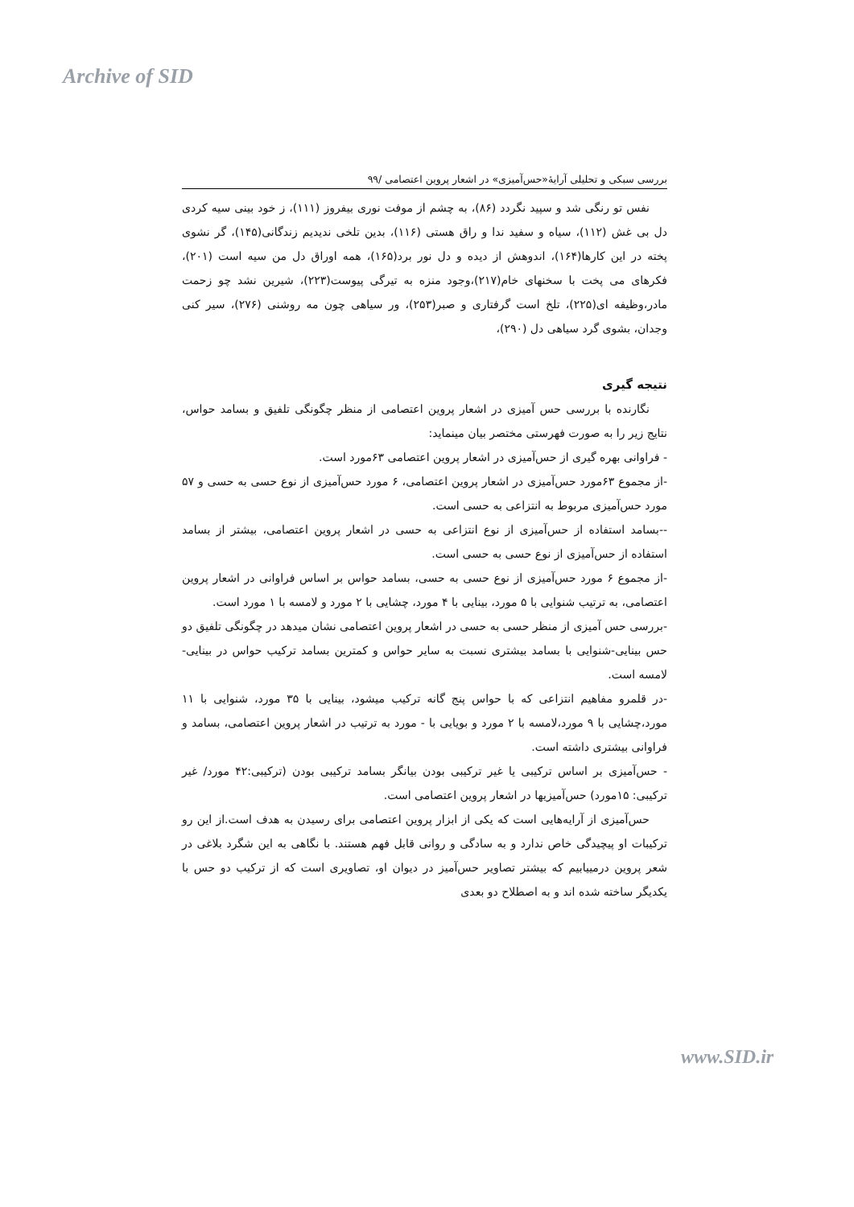Archive of SID
بررسی سبکی و تحلیلی آرایهٔ«حس‌آمیزی» در اشعار پروین اعتصامی /۹۹
نفس تو رنگی شد و سپید نگردد (۸۶)، به چشم از موفت نوری بیفروز (۱۱۱)، ز خود بینی سیه کردی دل بی غش (۱۱۲)، سیاه و سفید ندا و راق هستی (۱۱۶)، بدین تلخی ندیدیم زندگانی(۱۴۵)، گر نشوی پخته در این کارها(۱۶۴)، اندوهش از دیده و دل نور برد(۱۶۵)، همه اوراق دل من سیه است (۲۰۱)، فکرهای می پخت با سخنهای خام(۲۱۷)،وجود منزه به تیرگی پیوست(۲۲۳)، شیرین نشد چو زحمت مادر،وظیفه ای(۲۲۵)، تلخ است گرفتاری و صبر(۲۵۳)، ور سیاهی چون مه روشنی (۲۷۶)، سیر کنی وجدان، بشوی گرد سیاهی دل (۲۹۰)،
نتیجه گیری
نگارنده با بررسی حس آمیزی در اشعار پروین اعتصامی از منظر چگونگی تلفیق و بسامد حواس، نتایج زیر را به صورت فهرستی مختصر بیان مینماید:
- فراوانی بهره گیری از حس‌آمیزی در اشعار پروین اعتصامی ۶۳مورد است.
-از مجموع ۶۳مورد حس‌آمیزی در اشعار پروین اعتصامی، ۶ مورد حس‌آمیزی از نوع حسی به حسی و ۵۷ مورد حس‌آمیزی مربوط به انتزاعی به حسی است.
--بسامد استفاده از حس‌آمیزی از نوع انتزاعی به حسی در اشعار پروین اعتصامی، بیشتر از بسامد استفاده از حس‌آمیزی از نوع حسی به حسی است.
-از مجموع ۶ مورد حس‌آمیزی از نوع حسی به حسی، بسامد حواس بر اساس فراوانی در اشعار پروین اعتصامی، به ترتیب شنوایی با ۵ مورد، بینایی با ۴ مورد، چشایی با ۲ مورد و لامسه با ۱ مورد است.
-بررسی حس آمیزی از منظر حسی به حسی در اشعار پروین اعتصامی نشان میدهد در چگونگی تلفیق دو حس بینایی-شنوایی با بسامد بیشتری نسبت به سایر حواس و کمترین بسامد ترکیب حواس در بینایی-لامسه است.
-در قلمرو مفاهیم انتزاعی که با حواس پنج گانه ترکیب میشود، بینایی با ۳۵ مورد، شنوایی با ۱۱ مورد،چشایی با ۹ مورد،لامسه با ۲ مورد و بویایی با - مورد به ترتیب در اشعار پروین اعتصامی، بسامد و فراوانی بیشتری داشته است.
- حس‌آمیزی بر اساس ترکیبی یا غیر ترکیبی بودن بیانگر بسامد ترکیبی بودن (ترکیبی:۴۲ مورد/ غیر ترکیبی: ۱۵مورد) حس‌آمیزیها در اشعار پروین اعتصامی است.
حس‌آمیزی از آرایه‌هایی است که یکی از ابزار پروین اعتصامی برای رسیدن به هدف است.از این رو ترکیبات او پیچیدگی خاص ندارد و به سادگی و روانی قابل فهم هستند. با نگاهی به این شگرد بلاغی در شعر پروین درمییابیم که بیشتر تصاویر حس‌آمیز در دیوان او، تصاویری است که از ترکیب دو حس با یکدیگر ساخته شده اند و به اصطلاح دو بعدی
www.SID.ir